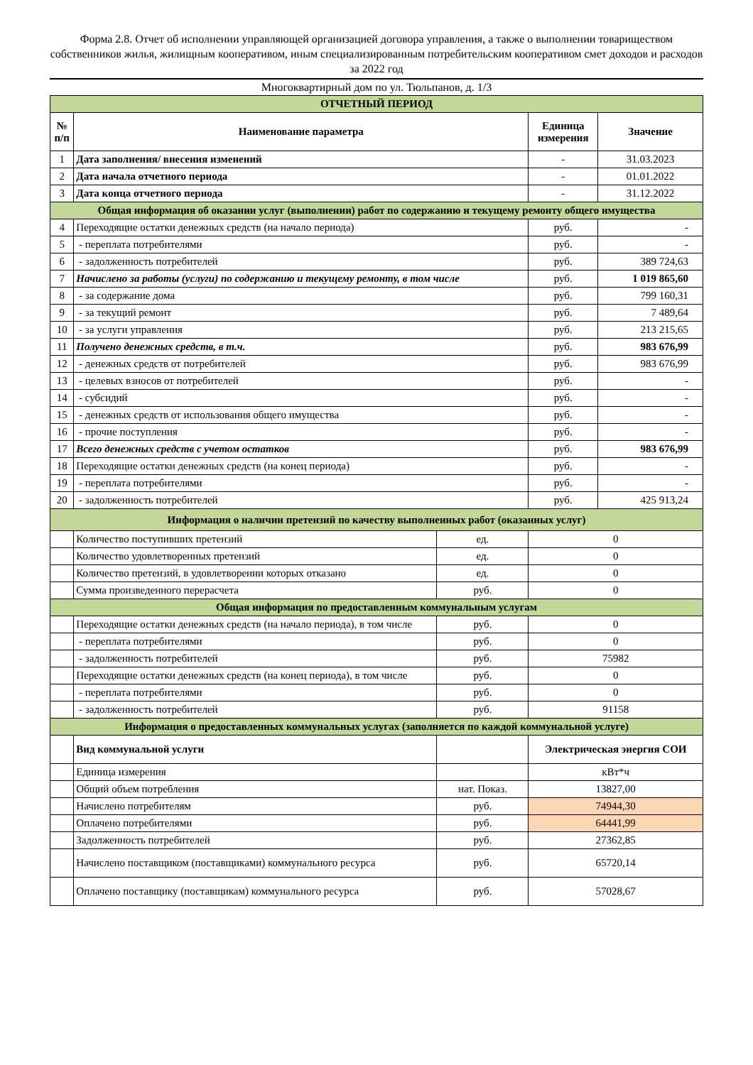Форма 2.8. Отчет об исполнении управляющей организацией договора управления, а также о выполнении товариществом собственников жилья, жилищным кооперативом, иным специализированным потребительским кооперативом смет доходов и расходов за 2022 год
Многоквартирный дом по ул. Тюльпанов, д. 1/3
| ОТЧЕТНЫЙ ПЕРИОД | | | | |
| № п/п | Наименование параметра | | Единица измерения | Значение |
| 1 | Дата заполнения/ внесения изменений | | - | 31.03.2023 |
| 2 | Дата начала отчетного периода | | - | 01.01.2022 |
| 3 | Дата конца отчетного периода | | - | 31.12.2022 |
| Общая информация об оказании услуг (выполнении) работ по содержанию и текущему ремонту общего имущества | | | | |
| 4 | Переходящие остатки денежных средств (на начало периода) | | руб. | - |
| 5 | - переплата потребителями | | руб. | - |
| 6 | - задолженность потребителей | | руб. | 389 724,63 |
| 7 | Начислено за работы (услуги) по содержанию и текущему ремонту, в том числе | | руб. | 1 019 865,60 |
| 8 | - за содержание дома | | руб. | 799 160,31 |
| 9 | - за текущий ремонт | | руб. | 7 489,64 |
| 10 | - за услуги управления | | руб. | 213 215,65 |
| 11 | Получено денежных средств, в т.ч. | | руб. | 983 676,99 |
| 12 | - денежных средств от потребителей | | руб. | 983 676,99 |
| 13 | - целевых взносов от потребителей | | руб. | - |
| 14 | - субсидий | | руб. | - |
| 15 | - денежных средств от использования общего имущества | | руб. | - |
| 16 | - прочие поступления | | руб. | - |
| 17 | Всего денежных средств с учетом остатков | | руб. | 983 676,99 |
| 18 | Переходящие остатки денежных средств (на конец периода) | | руб. | - |
| 19 | - переплата потребителями | | руб. | - |
| 20 | - задолженность потребителей | | руб. | 425 913,24 |
| Информация о наличии претензий по качеству выполненных работ (оказанных услуг) | | | | |
| | Количество поступивших претензий | ед. | 0 | |
| | Количество удовлетворенных претензий | ед. | 0 | |
| | Количество претензий, в удовлетворении которых отказано | ед. | 0 | |
| | Сумма произведенного перерасчета | руб. | 0 | |
| Общая информация по предоставленным коммунальным услугам | | | | |
| | Переходящие остатки денежных средств (на начало периода), в том числе | руб. | 0 | |
| | - переплата потребителями | руб. | 0 | |
| | - задолженность потребителей | руб. | 75982 | |
| | Переходящие остатки денежных средств (на конец периода), в том числе | руб. | 0 | |
| | - переплата потребителями | руб. | 0 | |
| | - задолженность потребителей | руб. | 91158 | |
| Информация о предоставленных коммунальных услугах (заполняется по каждой коммунальной услуге) | | | | |
| | Вид коммунальной услуги | | Электрическая энергия СОИ | |
| | Единица измерения | | кВт*ч | |
| | Общий объем потребления | нат. Показ. | 13827,00 | |
| | Начислено потребителям | руб. | 74944,30 | |
| | Оплачено потребителями | руб. | 64441,99 | |
| | Задолженность потребителей | руб. | 27362,85 | |
| | Начислено поставщиком (поставщиками) коммунального ресурса | руб. | 65720,14 | |
| | Оплачено поставщику (поставщикам) коммунального ресурса | руб. | 57028,67 | |